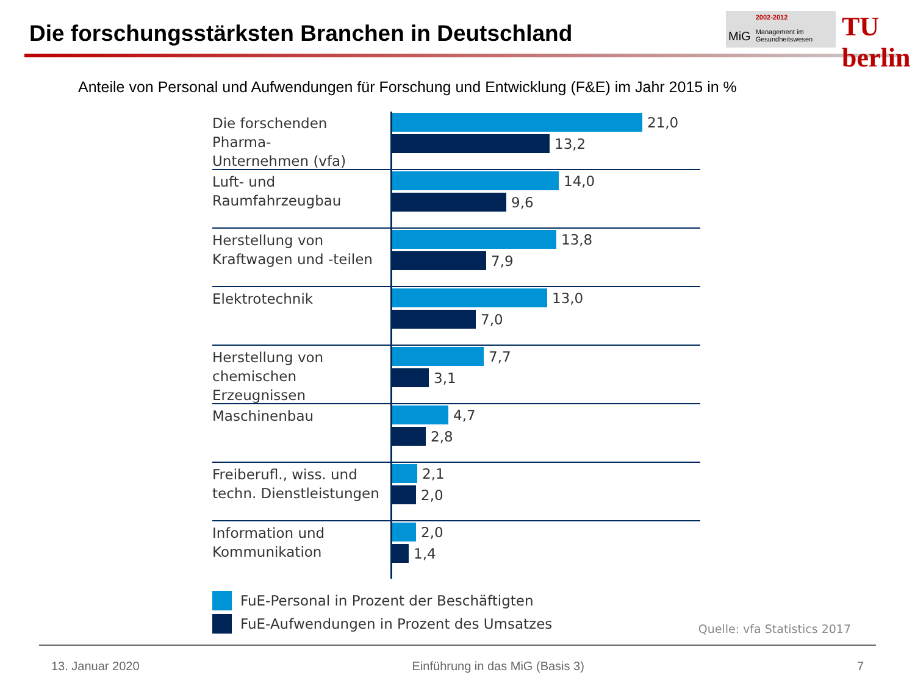Die forschungsstärksten Branchen in Deutschland
MiG
2002-2012
Management im
Gesundheitswesen
TU berlin
Anteile von Personal und Aufwendungen für Forschung und Entwicklung (F&E) im Jahr 2015 in %
Die forschenden Pharma-
Unternehmen (vfa)
21,0
13,2
Luft- und
Raumfahrzeugbau
14,0
9,6
Herstellung von
Kraftwagen und -teilen
13,8
7,9
Elektrotechnik
13,0
7,0
Herstellung von
chemischen Erzeugnissen
7,7
3,1
Maschinenbau
4,7
2,8
Freiberufl., wiss. und
techn. Dienstleistungen
2,1
2,0
Information und
Kommunikation
2,0
1,4
FuE-Personal in Prozent der Beschäftigten
FuE-Aufwendungen in Prozent des Umsatzes
Quelle: vfa Statistics 2017
13. Januar 2020 Einführung in das MiG (Basis 3) 7